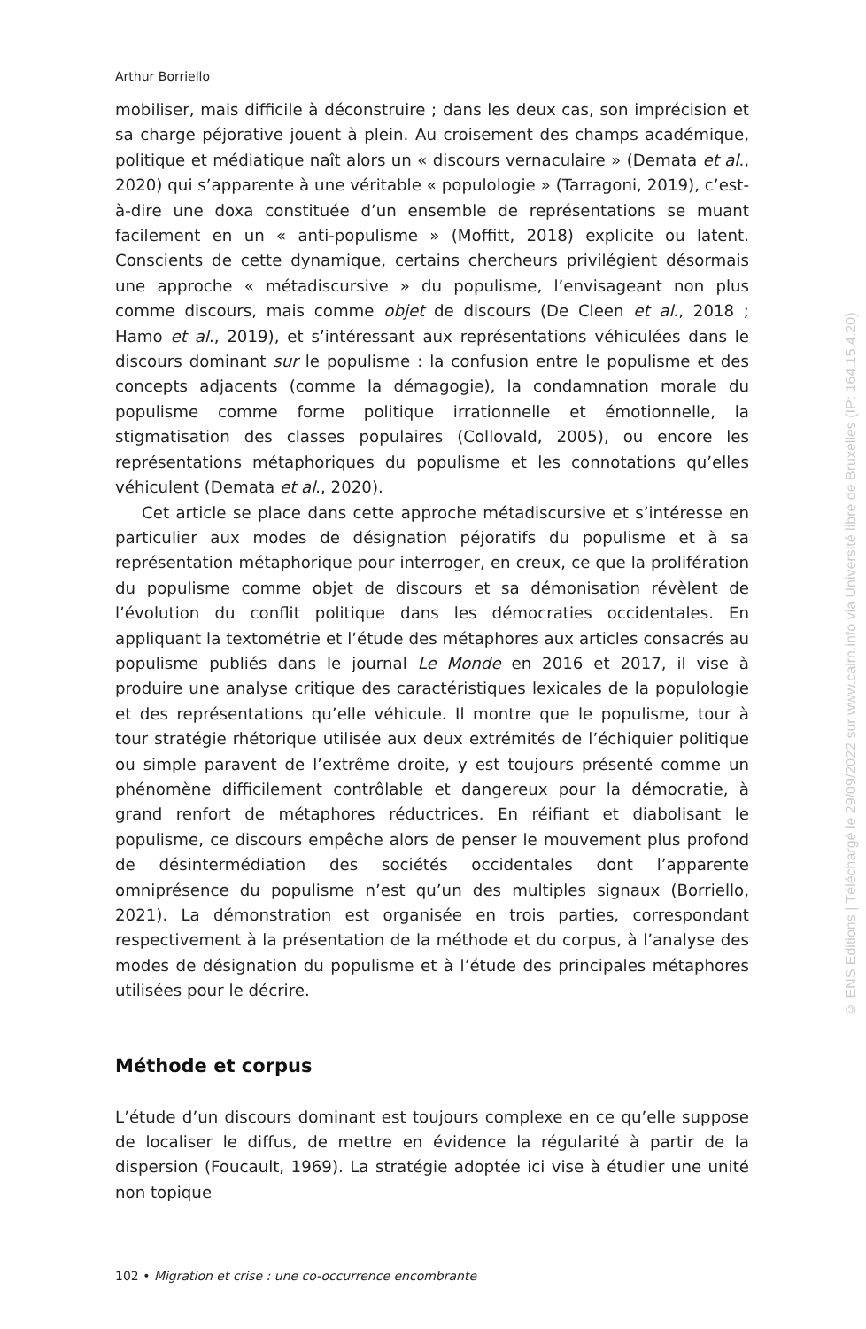Arthur Borriello
mobiliser, mais difficile à déconstruire ; dans les deux cas, son imprécision et sa charge péjorative jouent à plein. Au croisement des champs académique, politique et médiatique naît alors un « discours vernaculaire » (Demata et al., 2020) qui s’apparente à une véritable « populologie » (Tarragoni, 2019), c’est-à-dire une doxa constituée d’un ensemble de représentations se muant facilement en un « anti-populisme » (Moffitt, 2018) explicite ou latent. Conscients de cette dynamique, certains chercheurs privilégient désormais une approche « métadiscursive » du populisme, l’envisageant non plus comme discours, mais comme objet de discours (De Cleen et al., 2018 ; Hamo et al., 2019), et s’intéressant aux représentations véhiculées dans le discours dominant sur le populisme : la confusion entre le populisme et des concepts adjacents (comme la démagogie), la condamnation morale du populisme comme forme politique irrationnelle et émotionnelle, la stigmatisation des classes populaires (Collovald, 2005), ou encore les représentations métaphoriques du populisme et les connotations qu’elles véhiculent (Demata et al., 2020).
Cet article se place dans cette approche métadiscursive et s’intéresse en particulier aux modes de désignation péjoratifs du populisme et à sa représentation métaphorique pour interroger, en creux, ce que la prolifération du populisme comme objet de discours et sa démonisation révèlent de l’évolution du conflit politique dans les démocraties occidentales. En appliquant la textométrie et l’étude des métaphores aux articles consacrés au populisme publiés dans le journal Le Monde en 2016 et 2017, il vise à produire une analyse critique des caractéristiques lexicales de la populologie et des représentations qu’elle véhicule. Il montre que le populisme, tour à tour stratégie rhétorique utilisée aux deux extrémités de l’échiquier politique ou simple paravent de l’extrême droite, y est toujours présenté comme un phénomène difficilement contrôlable et dangereux pour la démocratie, à grand renfort de métaphores réductrices. En réifiant et diabolisant le populisme, ce discours empêche alors de penser le mouvement plus profond de désintermédiation des sociétés occidentales dont l’apparente omniprésence du populisme n’est qu’un des multiples signaux (Borriello, 2021). La démonstration est organisée en trois parties, correspondant respectivement à la présentation de la méthode et du corpus, à l’analyse des modes de désignation du populisme et à l’étude des principales métaphores utilisées pour le décrire.
Méthode et corpus
L’étude d’un discours dominant est toujours complexe en ce qu’elle suppose de localiser le diffus, de mettre en évidence la régularité à partir de la dispersion (Foucault, 1969). La stratégie adoptée ici vise à étudier une unité non topique
102 • Migration et crise : une co-occurrence encombrante
© ENS Editions | Téléchargé le 29/09/2022 sur www.cairn.info via Université libre de Bruxelles (IP: 164.15.4.20)